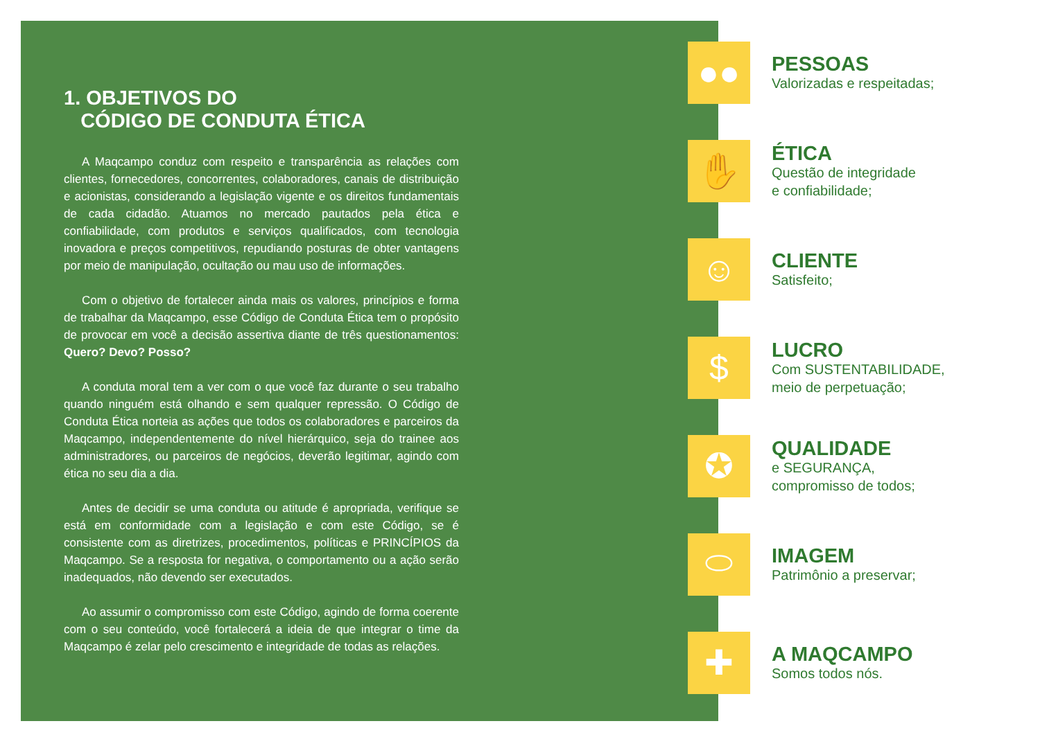1. OBJETIVOS DO
CÓDIGO DE CONDUTA ÉTICA
A Maqcampo conduz com respeito e transparência as relações com clientes, fornecedores, concorrentes, colaboradores, canais de distribuição e acionistas, considerando a legislação vigente e os direitos fundamentais de cada cidadão. Atuamos no mercado pautados pela ética e confiabilidade, com produtos e serviços qualificados, com tecnologia inovadora e preços competitivos, repudiando posturas de obter vantagens por meio de manipulação, ocultação ou mau uso de informações.
Com o objetivo de fortalecer ainda mais os valores, princípios e forma de trabalhar da Maqcampo, esse Código de Conduta Ética tem o propósito de provocar em você a decisão assertiva diante de três questionamentos: Quero? Devo? Posso?
A conduta moral tem a ver com o que você faz durante o seu trabalho quando ninguém está olhando e sem qualquer repressão. O Código de Conduta Ética norteia as ações que todos os colaboradores e parceiros da Maqcampo, independentemente do nível hierárquico, seja do trainee aos administradores, ou parceiros de negócios, deverão legitimar, agindo com ética no seu dia a dia.
Antes de decidir se uma conduta ou atitude é apropriada, verifique se está em conformidade com a legislação e com este Código, se é consistente com as diretrizes, procedimentos, políticas e PRINCÍPIOS da Maqcampo. Se a resposta for negativa, o comportamento ou a ação serão inadequados, não devendo ser executados.
Ao assumir o compromisso com este Código, agindo de forma coerente com o seu conteúdo, você fortalecerá a ideia de que integrar o time da Maqcampo é zelar pelo crescimento e integridade de todas as relações.
●●
PESSOAS
Valorizadas e respeitadas;
✋
ÉTICA
Questão de integridade
e confiabilidade;
☺
CLIENTE
Satisfeito;
$
LUCRO
Com SUSTENTABILIDADE,
meio de perpetuação;
✪
QUALIDADE
e SEGURANÇA,
compromisso de todos;
⬭
IMAGEM
Patrimônio a preservar;
✚
A MAQCAMPO
Somos todos nós.